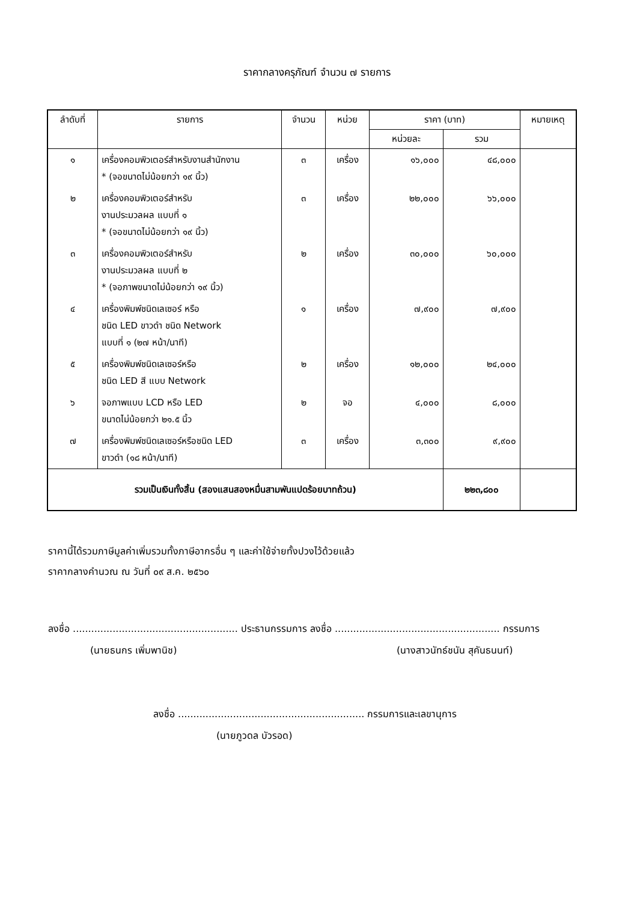ราคากลางครุภัณฑ์ จำนวน ๗ รายการ
| ลำดับที่ | รายการ | จำนวน | หน่วย | ราคา (บาท) | | หมายเหตุ |
| --- | --- | --- | --- | --- | --- | --- |
| | | | | หน่วยละ | รวม | |
| ๑ | เครื่องคอมพิวเตอร์สำหรับงานสำนักงาน * (จอขนาดไม่น้อยกว่า ๑๙ นิ้ว) | ๓ | เครื่อง | ๑๖,๐๐๐ | ๔๘,๐๐๐ | |
| ๒ | เครื่องคอมพิวเตอร์สำหรับ งานประมวลผล แบบที่ ๑ * (จอขนาดไม่น้อยกว่า ๑๙ นิ้ว) | ๓ | เครื่อง | ๒๒,๐๐๐ | ๖๖,๐๐๐ | |
| ๓ | เครื่องคอมพิวเตอร์สำหรับ งานประมวลผล แบบที่ ๒ * (จอภาพขนาดไม่น้อยกว่า ๑๙ นิ้ว) | ๒ | เครื่อง | ๓๐,๐๐๐ | ๖๐,๐๐๐ | |
| ๔ | เครื่องพิมพ์ชนิดเลเซอร์ หรือ ชนิด LED ขาวดำ ชนิด Network แบบที่ ๑ (๒๗ หน้า/นาที) | ๑ | เครื่อง | ๗,๙๐๐ | ๗,๙๐๐ | |
| ๕ | เครื่องพิมพ์ชนิดเลเซอร์หรือ ชนิด LED สี แบบ Network | ๒ | เครื่อง | ๑๒,๐๐๐ | ๒๔,๐๐๐ | |
| ๖ | จอภาพแบบ LCD หรือ LED ขนาดไม่น้อยกว่า ๒๑.๕ นิ้ว | ๒ | จอ | ๔,๐๐๐ | ๘,๐๐๐ | |
| ๗ | เครื่องพิมพ์ชนิดเลเซอร์หรือชนิด LED ขาวดำ (๑๘ หน้า/นาที) | ๓ | เครื่อง | ๓,๓๐๐ | ๙,๙๐๐ | |
| รวมเป็นเงินทั้งสิ้น (สองแสนสองหมื่นสามพันแปดร้อยบาทถ้วน) | | | | | ๒๒๓,๘๐๐ | |
ราคานี้ได้รวมภาษีมูลค่าเพิ่มรวมทั้งภาษีอากรอื่น ๆ และค่าใช้จ่ายทั้งปวงไว้ด้วยแล้ว
ราคากลางคำนวณ ณ วันที่ ๐๙ ส.ค. ๒๕๖๐
ลงชื่อ ...................................................... ประธานกรรมการ ลงชื่อ ...................................................... กรรมการ
(นายธนกร เพิ่มพานิช) (นางสาวนัทธ์ชนัน สุคันธนนท์)
ลงชื่อ ............................................................. กรรมการและเลขานุการ
(นายภูวดล บัวรอด)